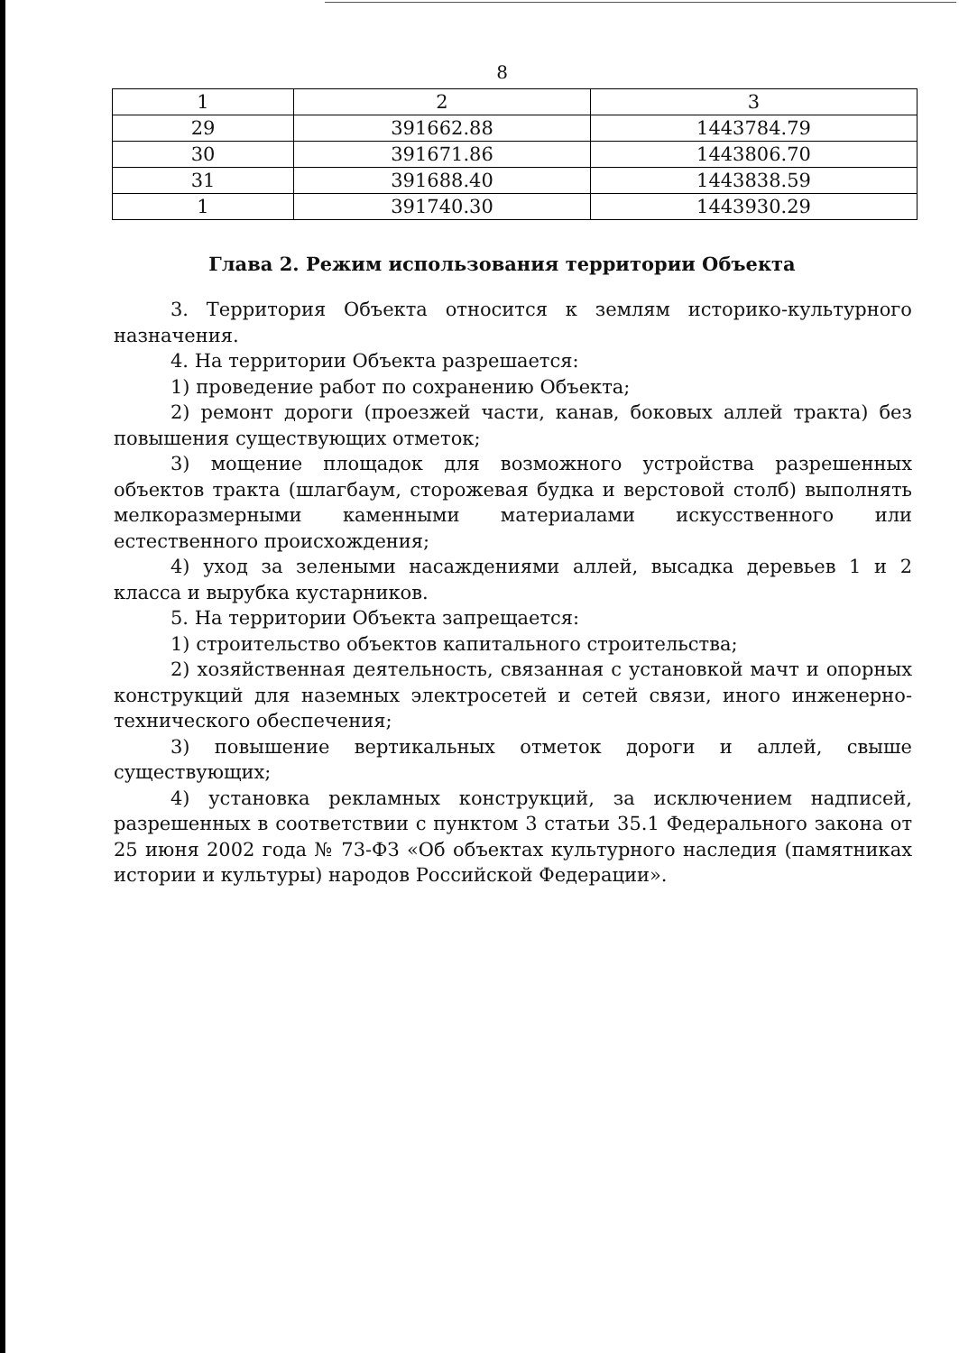8
| 1 | 2 | 3 |
| 29 | 391662.88 | 1443784.79 |
| 30 | 391671.86 | 1443806.70 |
| 31 | 391688.40 | 1443838.59 |
| 1 | 391740.30 | 1443930.29 |
Глава 2. Режим использования территории Объекта
3. Территория Объекта относится к землям историко-культурного назначения.
4. На территории Объекта разрешается:
1) проведение работ по сохранению Объекта;
2) ремонт дороги (проезжей части, канав, боковых аллей тракта) без повышения существующих отметок;
3) мощение площадок для возможного устройства разрешенных объектов тракта (шлагбаум, сторожевая будка и верстовой столб) выполнять мелкоразмерными каменными материалами искусственного или естественного происхождения;
4) уход за зелеными насаждениями аллей, высадка деревьев 1 и 2 класса и вырубка кустарников.
5. На территории Объекта запрещается:
1) строительство объектов капитального строительства;
2) хозяйственная деятельность, связанная с установкой мачт и опорных конструкций для наземных электросетей и сетей связи, иного инженерно-технического обеспечения;
3) повышение вертикальных отметок дороги и аллей, свыше существующих;
4) установка рекламных конструкций, за исключением надписей, разрешенных в соответствии с пунктом 3 статьи 35.1 Федерального закона от 25 июня 2002 года № 73-ФЗ «Об объектах культурного наследия (памятниках истории и культуры) народов Российской Федерации».